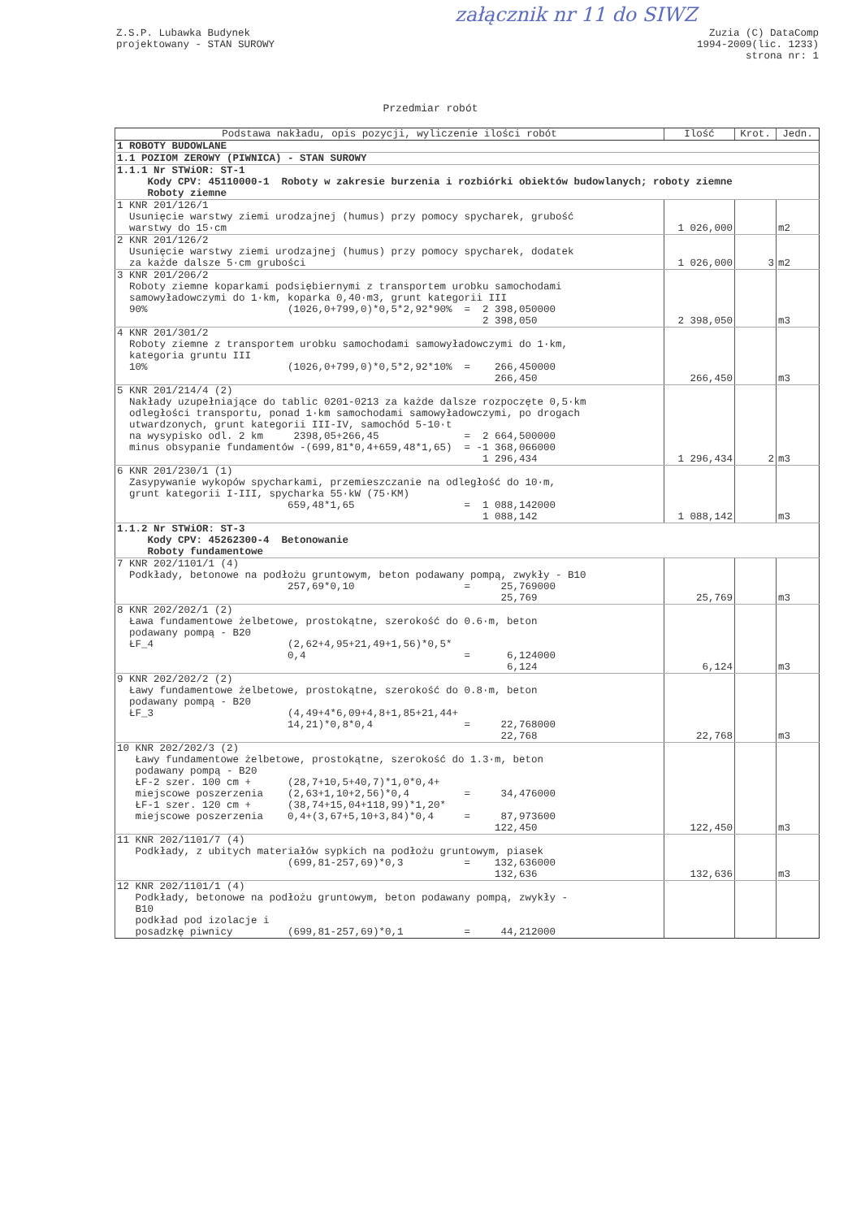załącznik nr 11 do SIWZ
Z.S.P. Lubawka Budynek
projektowany - STAN SUROWY
Zuzia (C) DataComp
1994-2009(lic. 1233)
strona nr: 1
Przedmiar robót
| Podstawa nakładu, opis pozycji, wyliczenie ilości robót | Ilość | Krot. | Jedn. |
| --- | --- | --- | --- |
| 1 ROBOTY BUDOWLANE | | | |
| 1.1 POZIOM ZEROWY (PIWNICA) - STAN SUROWY | | | |
| 1.1.1 Nr STWiOR: ST-1 Kody CPV: 45110000-1 Roboty w zakresie burzenia i rozbiórki obiektów budowlanych; roboty ziemne Roboty ziemne | | | |
| 1 KNR 201/126/1 Usunięcie warstwy ziemi urodzajnej (humus) przy pomocy spycharek, grubość warstwy do 15·cm | 1 026,000 | | m2 |
| 2 KNR 201/126/2 Usunięcie warstwy ziemi urodzajnej (humus) przy pomocy spycharek, dodatek za każde dalsze 5·cm grubości | 1 026,000 | 3 | m2 |
| 3 KNR 201/206/2 Roboty ziemne koparkami podsiębiernymi z transportem urobku samochodami samowyładowczymi do 1·km, koparka 0,40·m3, grunt kategorii III 90% (1026,0+799,0)*0,5*2,92*90% = 2 398,050000 2 398,050 | 2 398,050 | | m3 |
| 4 KNR 201/301/2 Roboty ziemne z transportem urobku samochodami samowyładowczymi do 1·km, kategoria gruntu III 10% (1026,0+799,0)*0,5*2,92*10% = 266,450000 266,450 | 266,450 | | m3 |
| 5 KNR 201/214/4 (2) Nakłady uzupełniające do tablic 0201-0213 za każde dalsze rozpoczęte 0,5·km odległości transportu, ponad 1·km samochodami samowyładowczymi, po drogach utwardzonych, grunt kategorii III-IV, samochód 5-10·t na wysypisko odl. 2 km 2398,05+266,45 = 2 664,500000 minus obsypanie fundamentów -(699,81*0,4+659,48*1,65) = -1 368,066000 1 296,434 | 1 296,434 | 2 | m3 |
| 6 KNR 201/230/1 (1) Zasypywanie wykopów spycharkami, przemieszczanie na odległość do 10·m, grunt kategorii I-III, spycharka 55·kW (75·KM) 659,48*1,65 = 1 088,142000 1 088,142 | 1 088,142 | | m3 |
| 1.1.2 Nr STWiOR: ST-3 Kody CPV: 45262300-4 Betonowanie Roboty fundamentowe | | | |
| 7 KNR 202/1101/1 (4) Podkłady, betonowe na podłożu gruntowym, beton podawany pompą, zwykły - B10 257,69*0,10 = 25,769000 25,769 | 25,769 | | m3 |
| 8 KNR 202/202/1 (2) Ława fundamentowe żelbetowe, prostokątne, szerokość do 0.6·m, beton podawany pompą - B20 ŁF_4 (2,62+4,95+21,49+1,56)*0,5* 0,4 = 6,124000 6,124 | 6,124 | | m3 |
| 9 KNR 202/202/2 (2) Ławy fundamentowe żelbetowe, prostokątne, szerokość do 0.8·m, beton podawany pompą - B20 ŁF_3 (4,49+4*6,09+4,8+1,85+21,44+ 14,21)*0,8*0,4 = 22,768000 22,768 | 22,768 | | m3 |
| 10 KNR 202/202/3 (2) Ławy fundamentowe żelbetowe, prostokątne, szerokość do 1.3·m, beton podawany pompą - B20 ŁF-2 szer. 100 cm + (28,7+10,5+40,7)*1,0*0,4+ miejscowe poszerzenia (2,63+1,10+2,56)*0,4 = 34,476000 ŁF-1 szer. 120 cm + (38,74+15,04+118,99)*1,20* miejscowe poszerzenia 0,4+(3,67+5,10+3,84)*0,4 = 87,973600 122,450 | 122,450 | | m3 |
| 11 KNR 202/1101/7 (4) Podkłady, z ubitych materiałów sypkich na podłożu gruntowym, piasek (699,81-257,69)*0,3 = 132,636000 132,636 | 132,636 | | m3 |
| 12 KNR 202/1101/1 (4) Podkłady, betonowe na podłożu gruntowym, beton podawany pompą, zwykły - B10 podkład pod izolacje i posadzkę piwnicy (699,81-257,69)*0,1 = 44,212000 | | | |